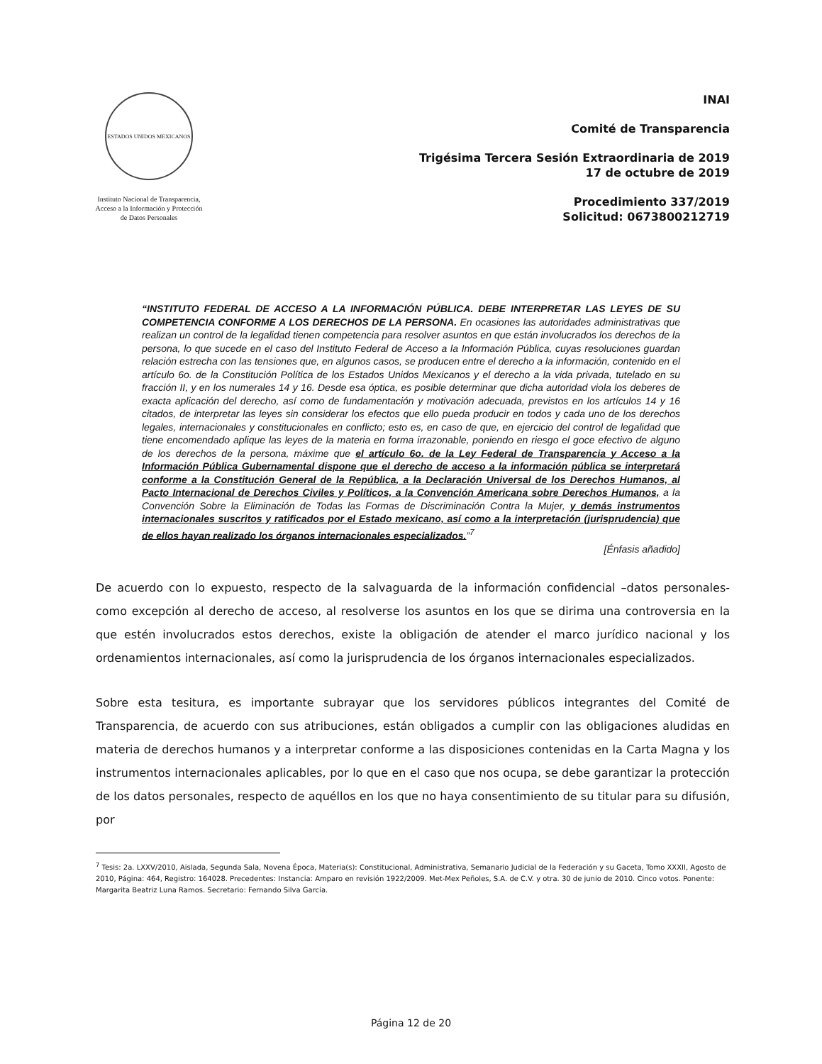ESTADOS UNIDOS MEXICANOS
Instituto Nacional de Transparencia, Acceso a la Información y Protección de Datos Personales
INAI
Comité de Transparencia
Trigésima Tercera Sesión Extraordinaria de 2019
17 de octubre de 2019
Procedimiento 337/2019
Solicitud: 0673800212719
“INSTITUTO FEDERAL DE ACCESO A LA INFORMACIÓN PÚBLICA. DEBE INTERPRETAR LAS LEYES DE SU COMPETENCIA CONFORME A LOS DERECHOS DE LA PERSONA. En ocasiones las autoridades administrativas que realizan un control de la legalidad tienen competencia para resolver asuntos en que están involucrados los derechos de la persona, lo que sucede en el caso del Instituto Federal de Acceso a la Información Pública, cuyas resoluciones guardan relación estrecha con las tensiones que, en algunos casos, se producen entre el derecho a la información, contenido en el artículo 6o. de la Constitución Política de los Estados Unidos Mexicanos y el derecho a la vida privada, tutelado en su fracción II, y en los numerales 14 y 16. Desde esa óptica, es posible determinar que dicha autoridad viola los deberes de exacta aplicación del derecho, así como de fundamentación y motivación adecuada, previstos en los artículos 14 y 16 citados, de interpretar las leyes sin considerar los efectos que ello pueda producir en todos y cada uno de los derechos legales, internacionales y constitucionales en conflicto; esto es, en caso de que, en ejercicio del control de legalidad que tiene encomendado aplique las leyes de la materia en forma irrazonable, poniendo en riesgo el goce efectivo de alguno de los derechos de la persona, máxime que el artículo 6o. de la Ley Federal de Transparencia y Acceso a la Información Pública Gubernamental dispone que el derecho de acceso a la información pública se interpretará conforme a la Constitución General de la República, a la Declaración Universal de los Derechos Humanos, al Pacto Internacional de Derechos Civiles y Políticos, a la Convención Americana sobre Derechos Humanos, a la Convención Sobre la Eliminación de Todas las Formas de Discriminación Contra la Mujer, y demás instrumentos internacionales suscritos y ratificados por el Estado mexicano, así como a la interpretación (jurisprudencia) que de ellos hayan realizado los órganos internacionales especializados.”<sup>7</sup>
[Énfasis añadido]
De acuerdo con lo expuesto, respecto de la salvaguarda de la información confidencial –datos personales- como excepción al derecho de acceso, al resolverse los asuntos en los que se dirima una controversia en la que estén involucrados estos derechos, existe la obligación de atender el marco jurídico nacional y los ordenamientos internacionales, así como la jurisprudencia de los órganos internacionales especializados.
Sobre esta tesitura, es importante subrayar que los servidores públicos integrantes del Comité de Transparencia, de acuerdo con sus atribuciones, están obligados a cumplir con las obligaciones aludidas en materia de derechos humanos y a interpretar conforme a las disposiciones contenidas en la Carta Magna y los instrumentos internacionales aplicables, por lo que en el caso que nos ocupa, se debe garantizar la protección de los datos personales, respecto de aquéllos en los que no haya consentimiento de su titular para su difusión, por
<sup>7</sup> Tesis: 2a. LXXV/2010, Aislada, Segunda Sala, Novena Época, Materia(s): Constitucional, Administrativa, Semanario Judicial de la Federación y su Gaceta, Tomo XXXII, Agosto de 2010, Página: 464, Registro: 164028. Precedentes: Instancia: Amparo en revisión 1922/2009. Met-Mex Peñoles, S.A. de C.V. y otra. 30 de junio de 2010. Cinco votos. Ponente: Margarita Beatriz Luna Ramos. Secretario: Fernando Silva García.
Página 12 de 20